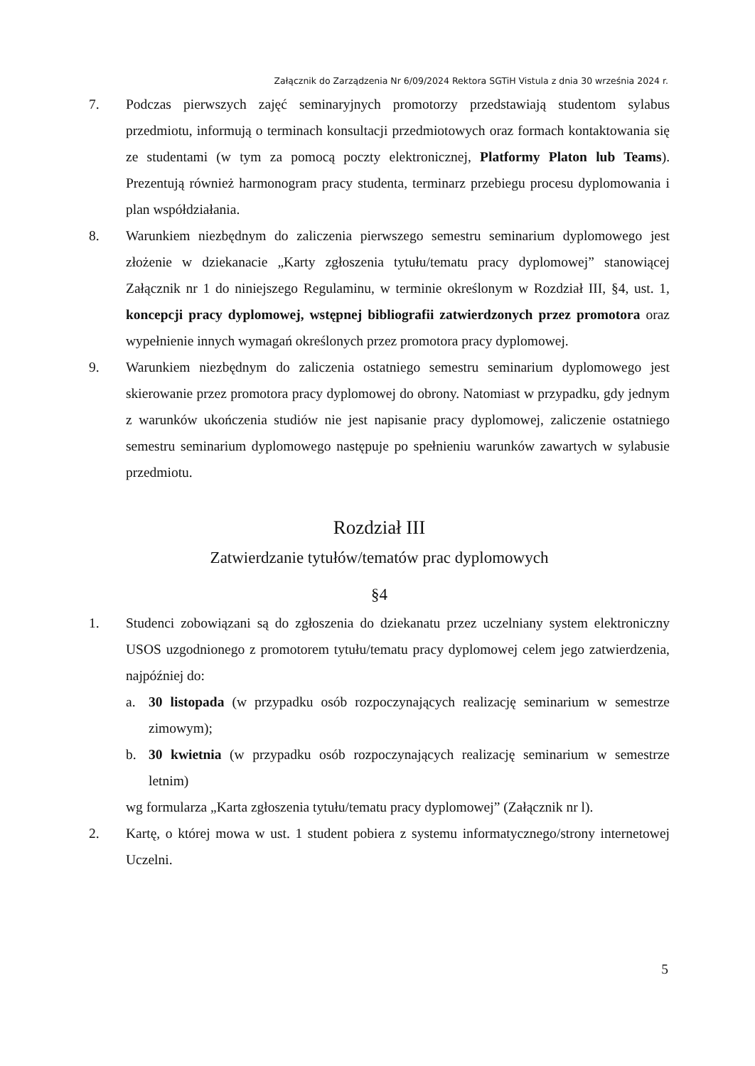Załącznik do Zarządzenia Nr 6/09/2024 Rektora SGTiH Vistula z dnia 30 września 2024 r.
7. Podczas pierwszych zajęć seminaryjnych promotorzy przedstawiają studentom sylabus przedmiotu, informują o terminach konsultacji przedmiotowych oraz formach kontaktowania się ze studentami (w tym za pomocą poczty elektronicznej, Platformy Platon lub Teams). Prezentują również harmonogram pracy studenta, terminarz przebiegu procesu dyplomowania i plan współdziałania.
8. Warunkiem niezbędnym do zaliczenia pierwszego semestru seminarium dyplomowego jest złożenie w dziekanacie „Karty zgłoszenia tytułu/tematu pracy dyplomowej” stanowiącej Załącznik nr 1 do niniejszego Regulaminu, w terminie określonym w Rozdział III, §4, ust. 1, koncepcji pracy dyplomowej, wstępnej bibliografii zatwierdzonych przez promotora oraz wypełnienie innych wymagań określonych przez promotora pracy dyplomowej.
9. Warunkiem niezbędnym do zaliczenia ostatniego semestru seminarium dyplomowego jest skierowanie przez promotora pracy dyplomowej do obrony. Natomiast w przypadku, gdy jednym z warunków ukończenia studiów nie jest napisanie pracy dyplomowej, zaliczenie ostatniego semestru seminarium dyplomowego następuje po spełnieniu warunków zawartych w sylabusie przedmiotu.
Rozdział III
Zatwierdzanie tytułów/tematów prac dyplomowych
§4
1. Studenci zobowiązani są do zgłoszenia do dziekanatu przez uczelniany system elektroniczny USOS uzgodnionego z promotorem tytułu/tematu pracy dyplomowej celem jego zatwierdzenia, najpóźniej do:
a. 30 listopada (w przypadku osób rozpoczynających realizację seminarium w semestrze zimowym);
b. 30 kwietnia (w przypadku osób rozpoczynających realizację seminarium w semestrze letnim)
wg formularza „Karta zgłoszenia tytułu/tematu pracy dyplomowej” (Załącznik nr l).
2. Kartę, o której mowa w ust. 1 student pobiera z systemu informatycznego/strony internetowej Uczelni.
5